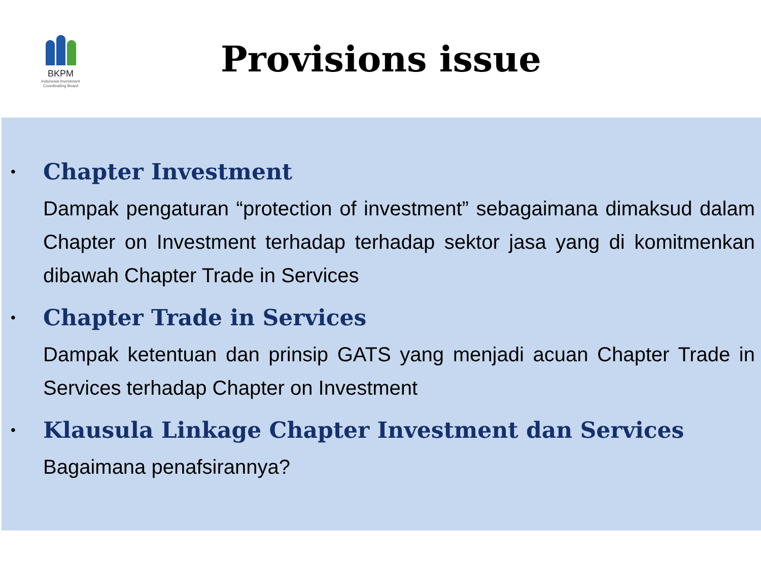BKPM
Indonesia Investment Coordinating Board
Provisions issue
•
Chapter Investment
Dampak pengaturan “protection of investment” sebagaimana dimaksud dalam Chapter on Investment terhadap terhadap sektor jasa yang di komitmenkan dibawah Chapter Trade in Services
•
Chapter Trade in Services
Dampak ketentuan dan prinsip GATS yang menjadi acuan Chapter Trade in Services terhadap Chapter on Investment
•
Klausula Linkage Chapter Investment dan Services
Bagaimana penafsirannya?